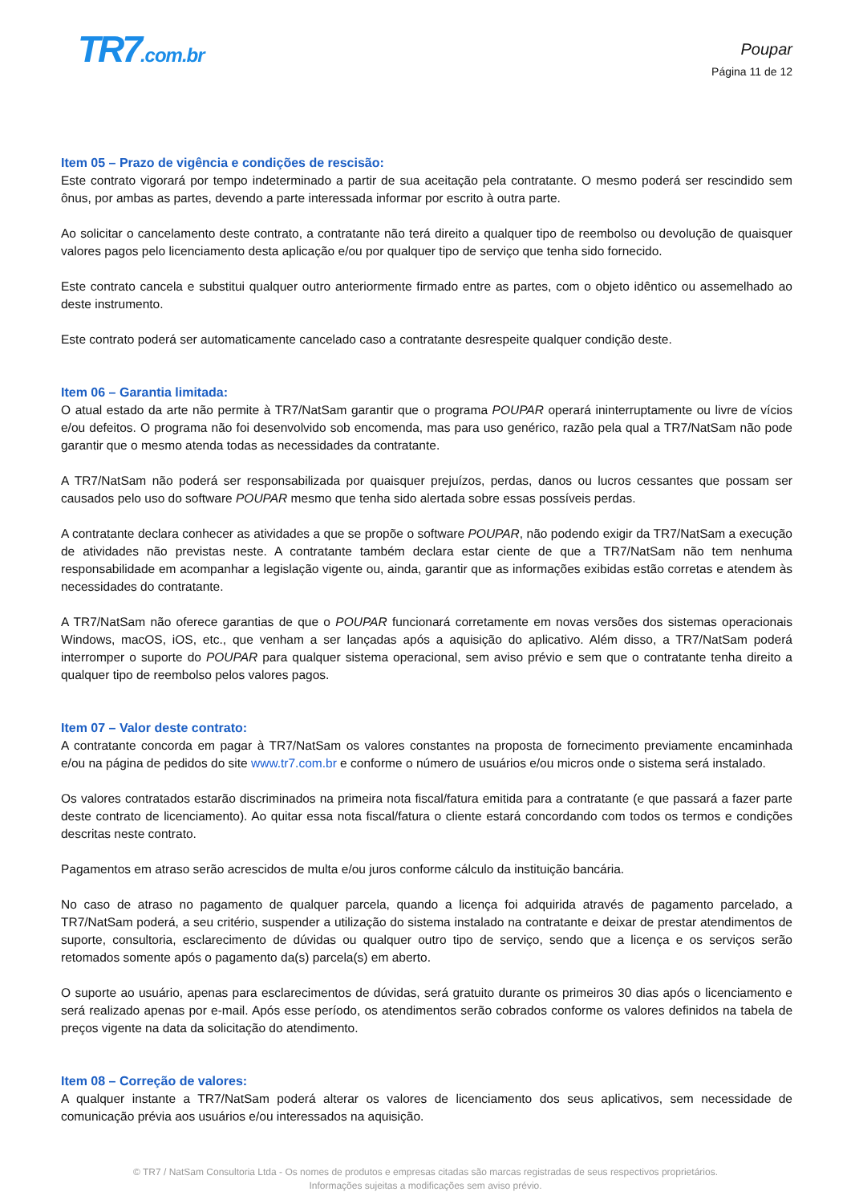TR7.com.br
Poupar
Página 11 de 12
Item 05 – Prazo de vigência e condições de rescisão:
Este contrato vigorará por tempo indeterminado a partir de sua aceitação pela contratante. O mesmo poderá ser rescindido sem ônus, por ambas as partes, devendo a parte interessada informar por escrito à outra parte.
Ao solicitar o cancelamento deste contrato, a contratante não terá direito a qualquer tipo de reembolso ou devolução de quaisquer valores pagos pelo licenciamento desta aplicação e/ou por qualquer tipo de serviço que tenha sido fornecido.
Este contrato cancela e substitui qualquer outro anteriormente firmado entre as partes, com o objeto idêntico ou assemelhado ao deste instrumento.
Este contrato poderá ser automaticamente cancelado caso a contratante desrespeite qualquer condição deste.
Item 06 – Garantia limitada:
O atual estado da arte não permite à TR7/NatSam garantir que o programa POUPAR operará ininterruptamente ou livre de vícios e/ou defeitos. O programa não foi desenvolvido sob encomenda, mas para uso genérico, razão pela qual a TR7/NatSam não pode garantir que o mesmo atenda todas as necessidades da contratante.
A TR7/NatSam não poderá ser responsabilizada por quaisquer prejuízos, perdas, danos ou lucros cessantes que possam ser causados pelo uso do software POUPAR mesmo que tenha sido alertada sobre essas possíveis perdas.
A contratante declara conhecer as atividades a que se propõe o software POUPAR, não podendo exigir da TR7/NatSam a execução de atividades não previstas neste. A contratante também declara estar ciente de que a TR7/NatSam não tem nenhuma responsabilidade em acompanhar a legislação vigente ou, ainda, garantir que as informações exibidas estão corretas e atendem às necessidades do contratante.
A TR7/NatSam não oferece garantias de que o POUPAR funcionará corretamente em novas versões dos sistemas operacionais Windows, macOS, iOS, etc., que venham a ser lançadas após a aquisição do aplicativo. Além disso, a TR7/NatSam poderá interromper o suporte do POUPAR para qualquer sistema operacional, sem aviso prévio e sem que o contratante tenha direito a qualquer tipo de reembolso pelos valores pagos.
Item 07 – Valor deste contrato:
A contratante concorda em pagar à TR7/NatSam os valores constantes na proposta de fornecimento previamente encaminhada e/ou na página de pedidos do site www.tr7.com.br e conforme o número de usuários e/ou micros onde o sistema será instalado.
Os valores contratados estarão discriminados na primeira nota fiscal/fatura emitida para a contratante (e que passará a fazer parte deste contrato de licenciamento). Ao quitar essa nota fiscal/fatura o cliente estará concordando com todos os termos e condições descritas neste contrato.
Pagamentos em atraso serão acrescidos de multa e/ou juros conforme cálculo da instituição bancária.
No caso de atraso no pagamento de qualquer parcela, quando a licença foi adquirida através de pagamento parcelado, a TR7/NatSam poderá, a seu critério, suspender a utilização do sistema instalado na contratante e deixar de prestar atendimentos de suporte, consultoria, esclarecimento de dúvidas ou qualquer outro tipo de serviço, sendo que a licença e os serviços serão retomados somente após o pagamento da(s) parcela(s) em aberto.
O suporte ao usuário, apenas para esclarecimentos de dúvidas, será gratuito durante os primeiros 30 dias após o licenciamento e será realizado apenas por e-mail. Após esse período, os atendimentos serão cobrados conforme os valores definidos na tabela de preços vigente na data da solicitação do atendimento.
Item 08 – Correção de valores:
A qualquer instante a TR7/NatSam poderá alterar os valores de licenciamento dos seus aplicativos, sem necessidade de comunicação prévia aos usuários e/ou interessados na aquisição.
© TR7 / NatSam Consultoria Ltda - Os nomes de produtos e empresas citadas são marcas registradas de seus respectivos proprietários.
Informações sujeitas a modificações sem aviso prévio.